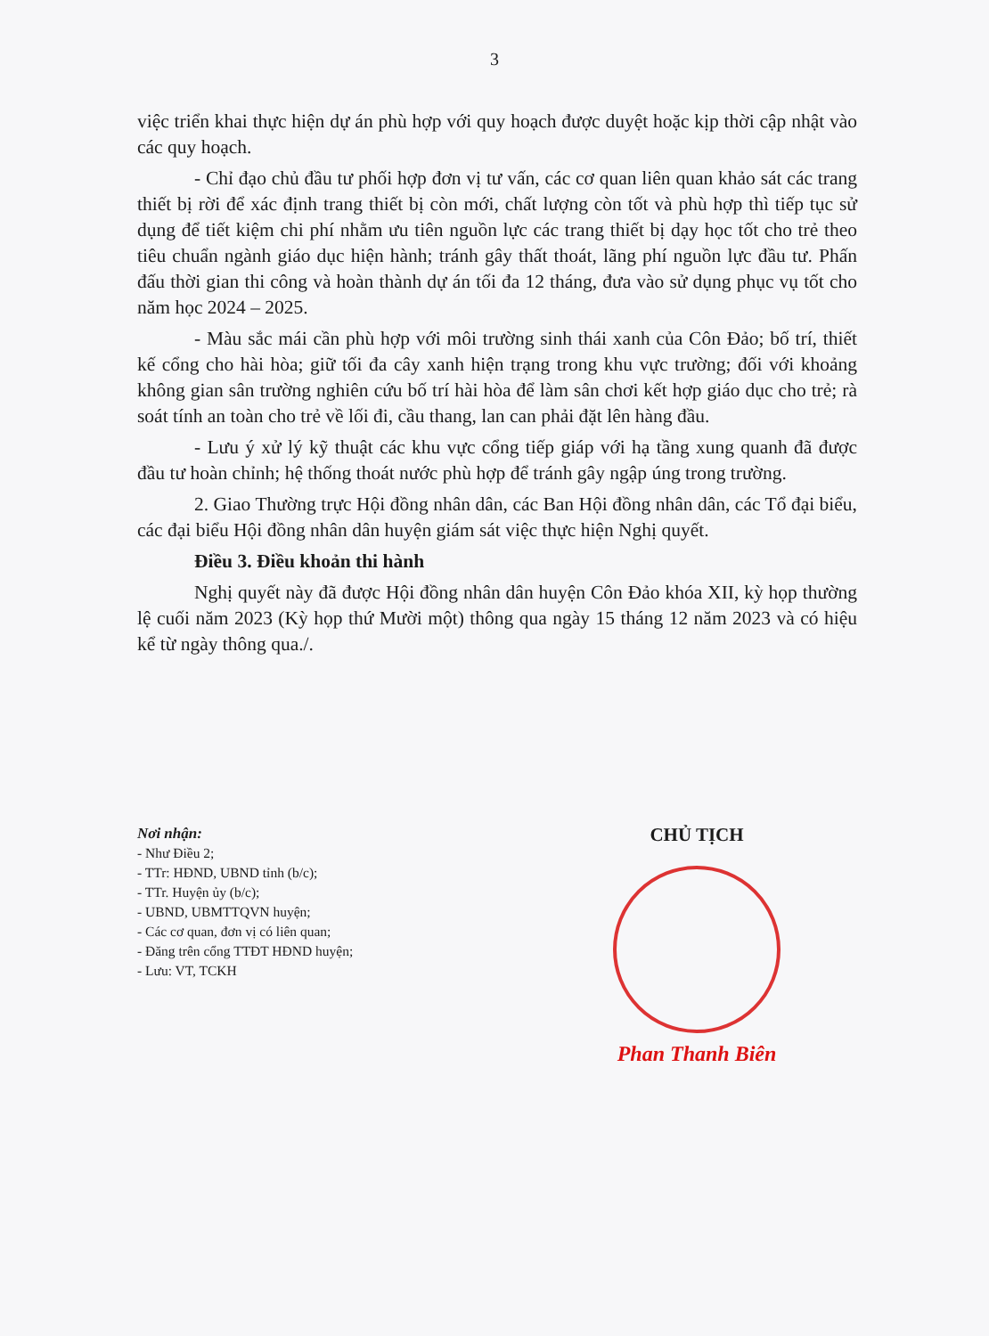3
việc triển khai thực hiện dự án phù hợp với quy hoạch được duyệt hoặc kịp thời cập nhật vào các quy hoạch.
- Chỉ đạo chủ đầu tư phối hợp đơn vị tư vấn, các cơ quan liên quan khảo sát các trang thiết bị rời để xác định trang thiết bị còn mới, chất lượng còn tốt và phù hợp thì tiếp tục sử dụng để tiết kiệm chi phí nhằm ưu tiên nguồn lực các trang thiết bị dạy học tốt cho trẻ theo tiêu chuẩn ngành giáo dục hiện hành; tránh gây thất thoát, lãng phí nguồn lực đầu tư. Phấn đấu thời gian thi công và hoàn thành dự án tối đa 12 tháng, đưa vào sử dụng phục vụ tốt cho năm học 2024 – 2025.
- Màu sắc mái cần phù hợp với môi trường sinh thái xanh của Côn Đảo; bố trí, thiết kế cổng cho hài hòa; giữ tối đa cây xanh hiện trạng trong khu vực trường; đối với khoảng không gian sân trường nghiên cứu bố trí hài hòa để làm sân chơi kết hợp giáo dục cho trẻ; rà soát tính an toàn cho trẻ về lối đi, cầu thang, lan can phải đặt lên hàng đầu.
- Lưu ý xử lý kỹ thuật các khu vực cổng tiếp giáp với hạ tầng xung quanh đã được đầu tư hoàn chỉnh; hệ thống thoát nước phù hợp để tránh gây ngập úng trong trường.
2. Giao Thường trực Hội đồng nhân dân, các Ban Hội đồng nhân dân, các Tổ đại biểu, các đại biểu Hội đồng nhân dân huyện giám sát việc thực hiện Nghị quyết.
Điều 3. Điều khoản thi hành
Nghị quyết này đã được Hội đồng nhân dân huyện Côn Đảo khóa XII, kỳ họp thường lệ cuối năm 2023 (Kỳ họp thứ Mười một) thông qua ngày 15 tháng 12 năm 2023 và có hiệu kể từ ngày thông qua./.
Nơi nhận:
- Như Điều 2;
- TTr: HĐND, UBND tỉnh (b/c);
- TTr. Huyện ủy (b/c);
- UBND, UBMTTQVN huyện;
- Các cơ quan, đơn vị có liên quan;
- Đăng trên cổng TTĐT HĐND huyện;
- Lưu: VT, TCKH
CHỦ TỊCH
Phan Thanh Biên